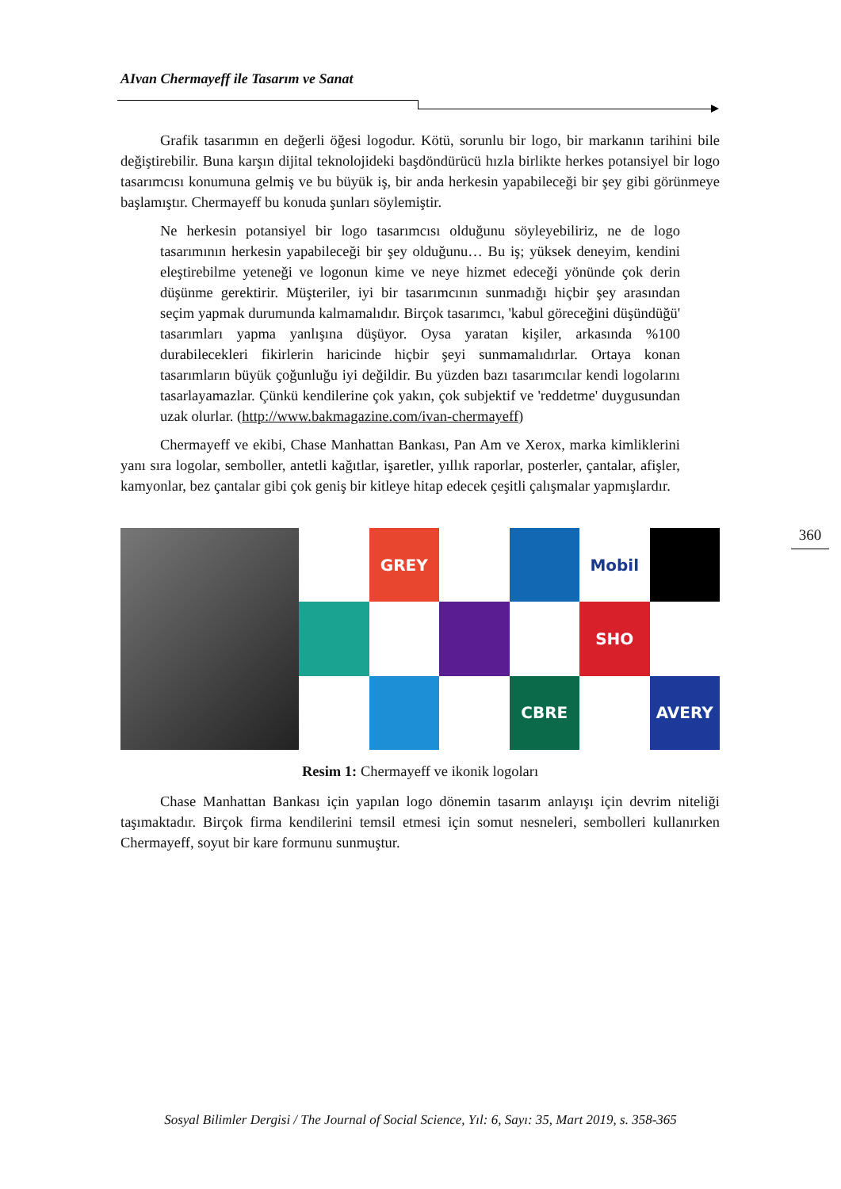AIvan Chermayeff ile Tasarım ve Sanat
360
Grafik tasarımın en değerli öğesi logodur. Kötü, sorunlu bir logo, bir markanın tarihini bile değiştirebilir. Buna karşın dijital teknolojideki başdöndürücü hızla birlikte herkes potansiyel bir logo tasarımcısı konumuna gelmiş ve bu büyük iş, bir anda herkesin yapabileceği bir şey gibi görünmeye başlamıştır. Chermayeff bu konuda şunları söylemiştir.
Ne herkesin potansiyel bir logo tasarımcısı olduğunu söyleyebiliriz, ne de logo tasarımının herkesin yapabileceği bir şey olduğunu… Bu iş; yüksek deneyim, kendini eleştirebilme yeteneği ve logonun kime ve neye hizmet edeceği yönünde çok derin düşünme gerektirir. Müşteriler, iyi bir tasarımcının sunmadığı hiçbir şey arasından seçim yapmak durumunda kalmamalıdır. Birçok tasarımcı, 'kabul göreceğini düşündüğü' tasarımları yapma yanlışına düşüyor. Oysa yaratan kişiler, arkasında %100 durabilecekleri fikirlerin haricinde hiçbir şeyi sunmamalıdırlar. Ortaya konan tasarımların büyük çoğunluğu iyi değildir. Bu yüzden bazı tasarımcılar kendi logolarını tasarlayamazlar. Çünkü kendilerine çok yakın, çok subjektif ve 'reddetme' duygusundan uzak olurlar. (http://www.bakmagazine.com/ivan-chermayeff)
Chermayeff ve ekibi, Chase Manhattan Bankası, Pan Am ve Xerox, marka kimliklerini yanı sıra logolar, semboller, antetli kağıtlar, işaretler, yıllık raporlar, posterler, çantalar, afişler, kamyonlar, bez çantalar gibi çok geniş bir kitleye hitap edecek çeşitli çalışmalar yapmışlardır.
GREY
Mobil
SHO
CBRE
AVERY
Resim 1: Chermayeff ve ikonik logoları
Chase Manhattan Bankası için yapılan logo dönemin tasarım anlayışı için devrim niteliği taşımaktadır. Birçok firma kendilerini temsil etmesi için somut nesneleri, sembolleri kullanırken Chermayeff, soyut bir kare formunu sunmuştur.
Sosyal Bilimler Dergisi / The Journal of Social Science, Yıl: 6, Sayı: 35, Mart 2019, s. 358-365